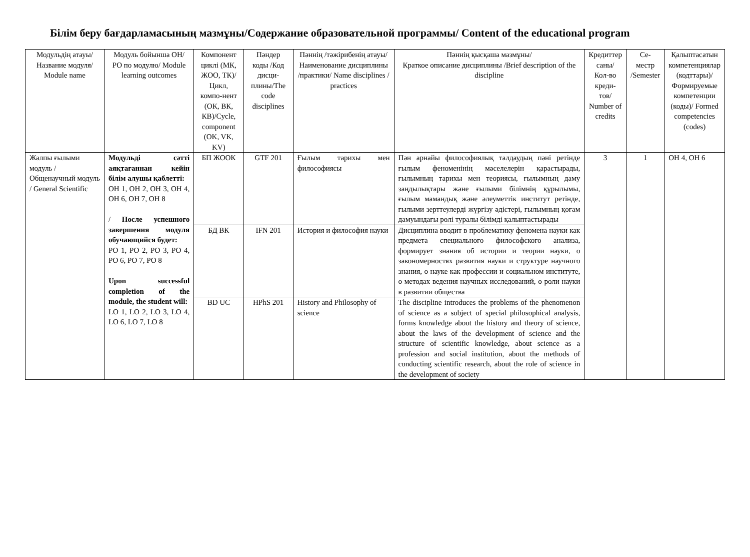Білім беру бағдарламасының мазмұны/Содержание образовательной программы/ Content of the educational program
| Модульдің атауы/ Название модуля/ Module name | Модуль бойынша ОН/ РО по модулю/ Module learning outcomes | Компонент циклі (МК, ЖОО, ТК)/Цикл, компо-нент (ОК, ВК, КВ)/Cycle, component (OK, VK, KV) | Пәндер коды /Код дисци-плины/The code disciplines | Пәннің /тәжірибенің атауы/ Наименование дисциплины /практики/ Name disciplines / practices | Пәннің қысқаша мазмұны/ Краткое описание дисциплины /Brief description of the discipline | Кредиттер саны/ Кол-во креди-тов/ Number of credits | Се-местр /Semester | Қалыптасатын компетенциялар (кодттары)/Формируемые компетенции (коды)/ Formed competencies (codes) |
| --- | --- | --- | --- | --- | --- | --- | --- | --- |
| Жалпы ғылыми модуль / Общенаучный модуль / General Scientific | Модульді сәтті аяқтағаннан кейін білім алушы қаблетті: ОН 1, ОН 2, ОН 3, ОН 4, ОН 6, ОН 7, ОН 8 / После успешного завершения модуля обучающийся будет: РО 1, РО 2, РО 3, РО 4, РО 6, РО 7, РО 8 Upon successful completion of the module, the student will: LO 1, LO 2, LO 3, LO 4, LO 6, LO 7, LO 8 | БП ЖООК | GTF 201 | Ғылым тарихы мен философиясы | Пән арнайы философиялық талдаудың пәні ретінде ғылым феноменінің мәселелерін қарастырады, ғылымның тарихы мен теориясы, ғылымның даму заңдылықтары және ғылыми білімнің құрылымы, ғылым мамандық және әлеуметтік институт ретінде, ғылыми зерттеулерді жүргізу әдістері, ғылымның қоғам дамуындағы рөлі туралы білімді қалыптастырады | 3 | 1 | ОН 4, ОН 6 |
| | | БД ВК | IFN 201 | История и философия науки | Дисциплина вводит в проблематику феномена науки как предмета специального философского анализа, формирует знания об истории и теории науки, о закономерностях развития науки и структуре научного знания, о науке как профессии и социальном институте, о методах ведения научных исследований, о роли науки в развитии общества | | | |
| | | BD UC | HPhS 201 | History and Philosophy of science | The discipline introduces the problems of the phenomenon of science as a subject of special philosophical analysis, forms knowledge about the history and theory of science, about the laws of the development of science and the structure of scientific knowledge, about science as a profession and social institution, about the methods of conducting scientific research, about the role of science in the development of society | | | |